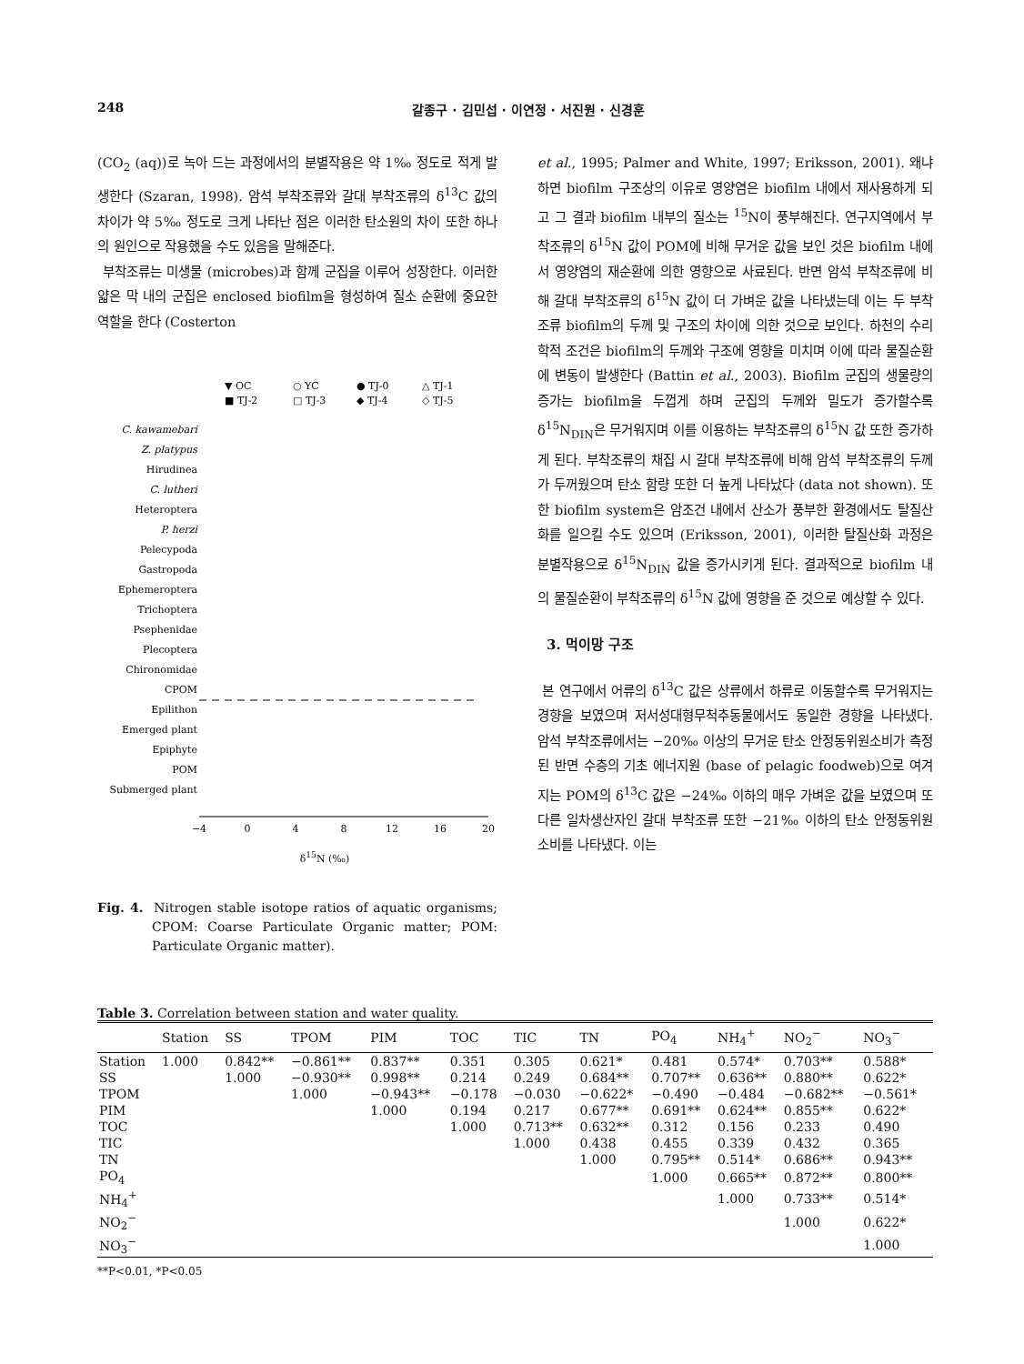248 갈종구 · 김민섭 · 이연정 · 서진원 · 신경훈
(CO<sub>2</sub> (aq))로 녹아 드는 과정에서의 분별작용은 약 1‰ 정도로 적게 발생한다 (Szaran, 1998). 암석 부착조류와 갈대 부착조류의 δ<sup>13</sup>C 값의 차이가 약 5‰ 정도로 크게 나타난 점은 이러한 탄소원의 차이 또한 하나의 원인으로 작용했을 수도 있음을 말해준다.
부착조류는 미생물 (microbes)과 함께 군집을 이루어 성장한다. 이러한 얇은 막 내의 군집은 enclosed biofilm을 형성하여 질소 순환에 중요한 역할을 한다 (Costerton
▼ OC
○ YC
● TJ-0
△ TJ-1
■ TJ-2
□ TJ-3
◆ TJ-4
◇ TJ-5
C. kawamebari
Z. platypus
Hirudinea
C. lutheri
Heteroptera
P. herzi
Pelecypoda
Gastropoda
Ephemeroptera
Trichoptera
Psephenidae
Plecoptera
Chironomidae
CPOM
Epilithon
Emerged plant
Epiphyte
POM
Submerged plant
−4
0
4
8
12
16
20
δ<sup>15</sup>N (‰)
Fig. 4. Nitrogen stable isotope ratios of aquatic organisms; CPOM: Coarse Particulate Organic matter; POM: Particulate Organic matter).
et al., 1995; Palmer and White, 1997; Eriksson, 2001). 왜냐하면 biofilm 구조상의 이유로 영양염은 biofilm 내에서 재사용하게 되고 그 결과 biofilm 내부의 질소는 <sup>15</sup>N이 풍부해진다. 연구지역에서 부착조류의 δ<sup>15</sup>N 값이 POM에 비해 무거운 값을 보인 것은 biofilm 내에서 영양염의 재순환에 의한 영향으로 사료된다. 반면 암석 부착조류에 비해 갈대 부착조류의 δ<sup>15</sup>N 값이 더 가벼운 값을 나타냈는데 이는 두 부착조류 biofilm의 두께 및 구조의 차이에 의한 것으로 보인다. 하천의 수리학적 조건은 biofilm의 두께와 구조에 영향을 미치며 이에 따라 물질순환에 변동이 발생한다 (Battin et al., 2003). Biofilm 군집의 생물량의 증가는 biofilm을 두껍게 하며 군집의 두께와 밀도가 증가할수록 δ<sup>15</sup>N<sub>DIN</sub>은 무거워지며 이를 이용하는 부착조류의 δ<sup>15</sup>N 값 또한 증가하게 된다. 부착조류의 채집 시 갈대 부착조류에 비해 암석 부착조류의 두께가 두꺼웠으며 탄소 함량 또한 더 높게 나타났다 (data not shown). 또한 biofilm system은 암조건 내에서 산소가 풍부한 환경에서도 탈질산화를 일으킬 수도 있으며 (Eriksson, 2001), 이러한 탈질산화 과정은 분별작용으로 δ<sup>15</sup>N<sub>DIN</sub> 값을 증가시키게 된다. 결과적으로 biofilm 내의 물질순환이 부착조류의 δ<sup>15</sup>N 값에 영향을 준 것으로 예상할 수 있다.
3. 먹이망 구조
본 연구에서 어류의 δ<sup>13</sup>C 값은 상류에서 하류로 이동할수록 무거워지는 경향을 보였으며 저서성대형무척추동물에서도 동일한 경향을 나타냈다. 암석 부착조류에서는 −20‰ 이상의 무거운 탄소 안정동위원소비가 측정된 반면 수층의 기초 에너지원 (base of pelagic foodweb)으로 여겨지는 POM의 δ<sup>13</sup>C 값은 −24‰ 이하의 매우 가벼운 값을 보였으며 또 다른 일차생산자인 갈대 부착조류 또한 −21‰ 이하의 탄소 안정동위원소비를 나타냈다. 이는
Table 3. Correlation between station and water quality.
| | Station | SS | TPOM | PIM | TOC | TIC | TN | PO<sub>4</sub> | NH<sub>4</sub><sup>+</sup> | NO<sub>2</sub><sup>−</sup> | NO<sub>3</sub><sup>−</sup> |
| --- | --- | --- | --- | --- | --- | --- | --- | --- | --- | --- | --- |
| Station | 1.000 | 0.842** | −0.861** | 0.837** | 0.351 | 0.305 | 0.621* | 0.481 | 0.574* | 0.703** | 0.588* |
| SS | | 1.000 | −0.930** | 0.998** | 0.214 | 0.249 | 0.684** | 0.707** | 0.636** | 0.880** | 0.622* |
| TPOM | | | 1.000 | −0.943** | −0.178 | −0.030 | −0.622* | −0.490 | −0.484 | −0.682** | −0.561* |
| PIM | | | | 1.000 | 0.194 | 0.217 | 0.677** | 0.691** | 0.624** | 0.855** | 0.622* |
| TOC | | | | | 1.000 | 0.713** | 0.632** | 0.312 | 0.156 | 0.233 | 0.490 |
| TIC | | | | | | 1.000 | 0.438 | 0.455 | 0.339 | 0.432 | 0.365 |
| TN | | | | | | | 1.000 | 0.795** | 0.514* | 0.686** | 0.943** |
| PO<sub>4</sub> | | | | | | | | 1.000 | 0.665** | 0.872** | 0.800** |
| NH<sub>4</sub><sup>+</sup> | | | | | | | | | 1.000 | 0.733** | 0.514* |
| NO<sub>2</sub><sup>−</sup> | | | | | | | | | | 1.000 | 0.622* |
| NO<sub>3</sub><sup>−</sup> | | | | | | | | | | | 1.000 |
**P<0.01, *P<0.05